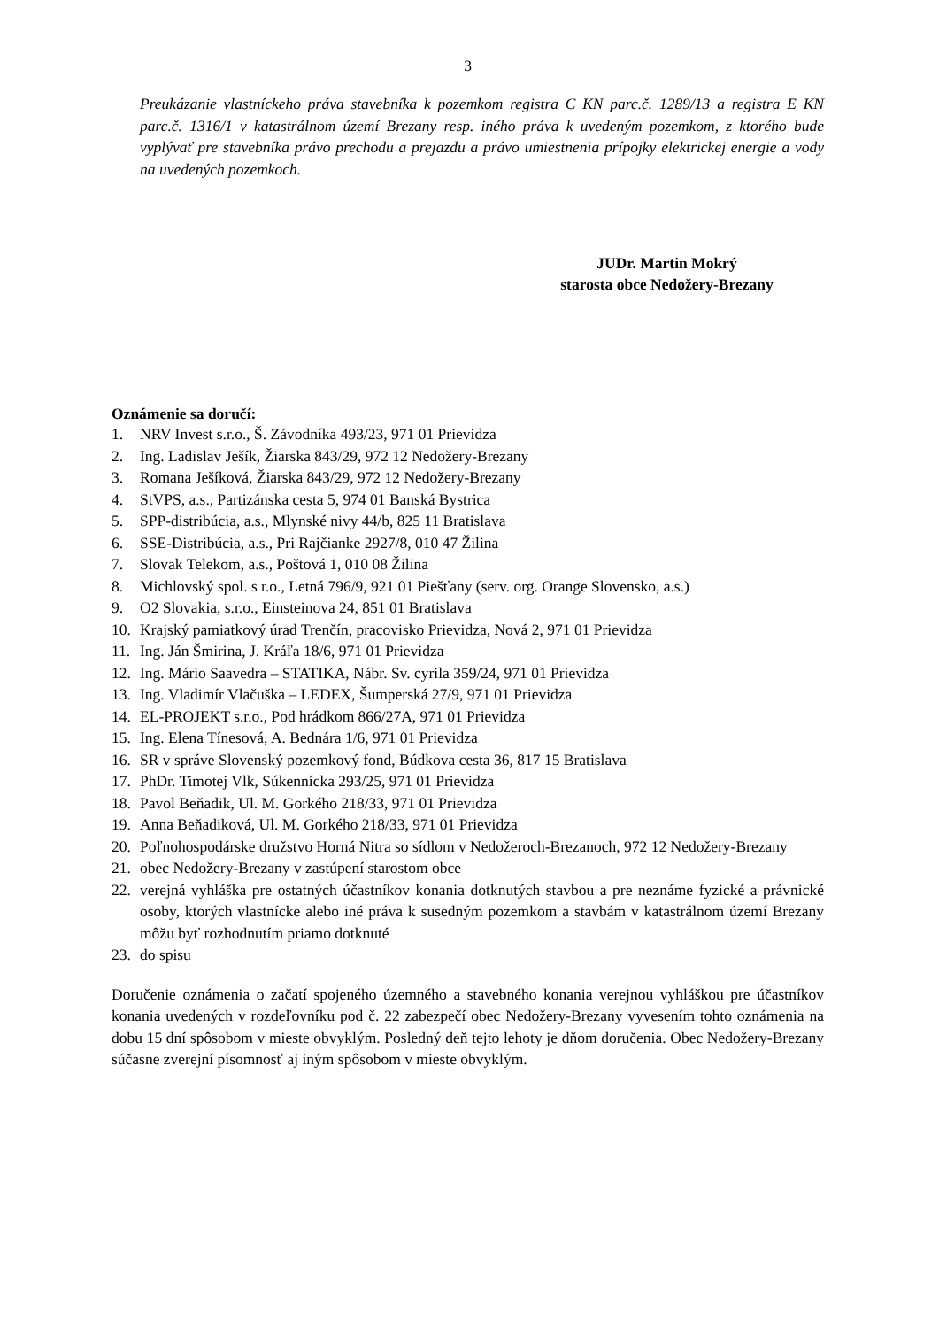3
- Preukázanie vlastníckeho práva stavebníka k pozemkom registra C KN parc.č. 1289/13 a registra E KN parc.č. 1316/1 v katastrálnom území Brezany resp. iného práva k uvedeným pozemkom, z ktorého bude vyplývať pre stavebníka právo prechodu a prejazdu a právo umiestnenia prípojky elektrickej energie a vody na uvedených pozemkoch.
JUDr. Martin Mokrý
starosta obce Nedožery-Brezany
Oznámenie sa doručí:
1. NRV Invest s.r.o., Š. Závodníka 493/23, 971 01 Prievidza
2. Ing. Ladislav Ješík, Žiarska 843/29, 972 12 Nedožery-Brezany
3. Romana Ješíková, Žiarska 843/29, 972 12 Nedožery-Brezany
4. StVPS, a.s., Partizánska cesta 5, 974 01 Banská Bystrica
5. SPP-distribúcia, a.s., Mlynské nivy 44/b, 825 11 Bratislava
6. SSE-Distribúcia, a.s., Pri Rajčianke 2927/8, 010 47 Žilina
7. Slovak Telekom, a.s., Poštová 1, 010 08 Žilina
8. Michlovský spol. s r.o., Letná 796/9, 921 01 Piešťany (serv. org. Orange Slovensko, a.s.)
9. O2 Slovakia, s.r.o., Einsteinova 24, 851 01 Bratislava
10. Krajský pamiatkový úrad Trenčín, pracovisko Prievidza, Nová 2, 971 01 Prievidza
11. Ing. Ján Šmirina, J. Kráľa 18/6, 971 01 Prievidza
12. Ing. Mário Saavedra – STATIKA, Nábr. Sv. cyrila 359/24, 971 01 Prievidza
13. Ing. Vladimír Vlačuška – LEDEX, Šumperská 27/9, 971 01 Prievidza
14. EL-PROJEKT s.r.o., Pod hrádkom 866/27A, 971 01 Prievidza
15. Ing. Elena Tínesová, A. Bednára 1/6, 971 01 Prievidza
16. SR v správe Slovenský pozemkový fond, Búdkova cesta 36, 817 15 Bratislava
17. PhDr. Timotej Vlk, Súkennícka 293/25, 971 01 Prievidza
18. Pavol Beňadik, Ul. M. Gorkého 218/33, 971 01 Prievidza
19. Anna Beňadiková, Ul. M. Gorkého 218/33, 971 01 Prievidza
20. Poľnohospodárske družstvo Horná Nitra so sídlom v Nedožeroch-Brezanoch, 972 12 Nedožery-Brezany
21. obec Nedožery-Brezany v zastúpení starostom obce
22. verejná vyhláška pre ostatných účastníkov konania dotknutých stavbou a pre neznáme fyzické a právnické osoby, ktorých vlastnícke alebo iné práva k susedným pozemkom a stavbám v katastrálnom území Brezany môžu byť rozhodnutím priamo dotknuté
23. do spisu
Doručenie oznámenia o začatí spojeného územného a stavebného konania verejnou vyhláškou pre účastníkov konania uvedených v rozdeľovníku pod č. 22 zabezpečí obec Nedožery-Brezany vyvesením tohto oznámenia na dobu 15 dní spôsobom v mieste obvyklým. Posledný deň tejto lehoty je dňom doručenia. Obec Nedožery-Brezany súčasne zverejní písomnosť aj iným spôsobom v mieste obvyklým.